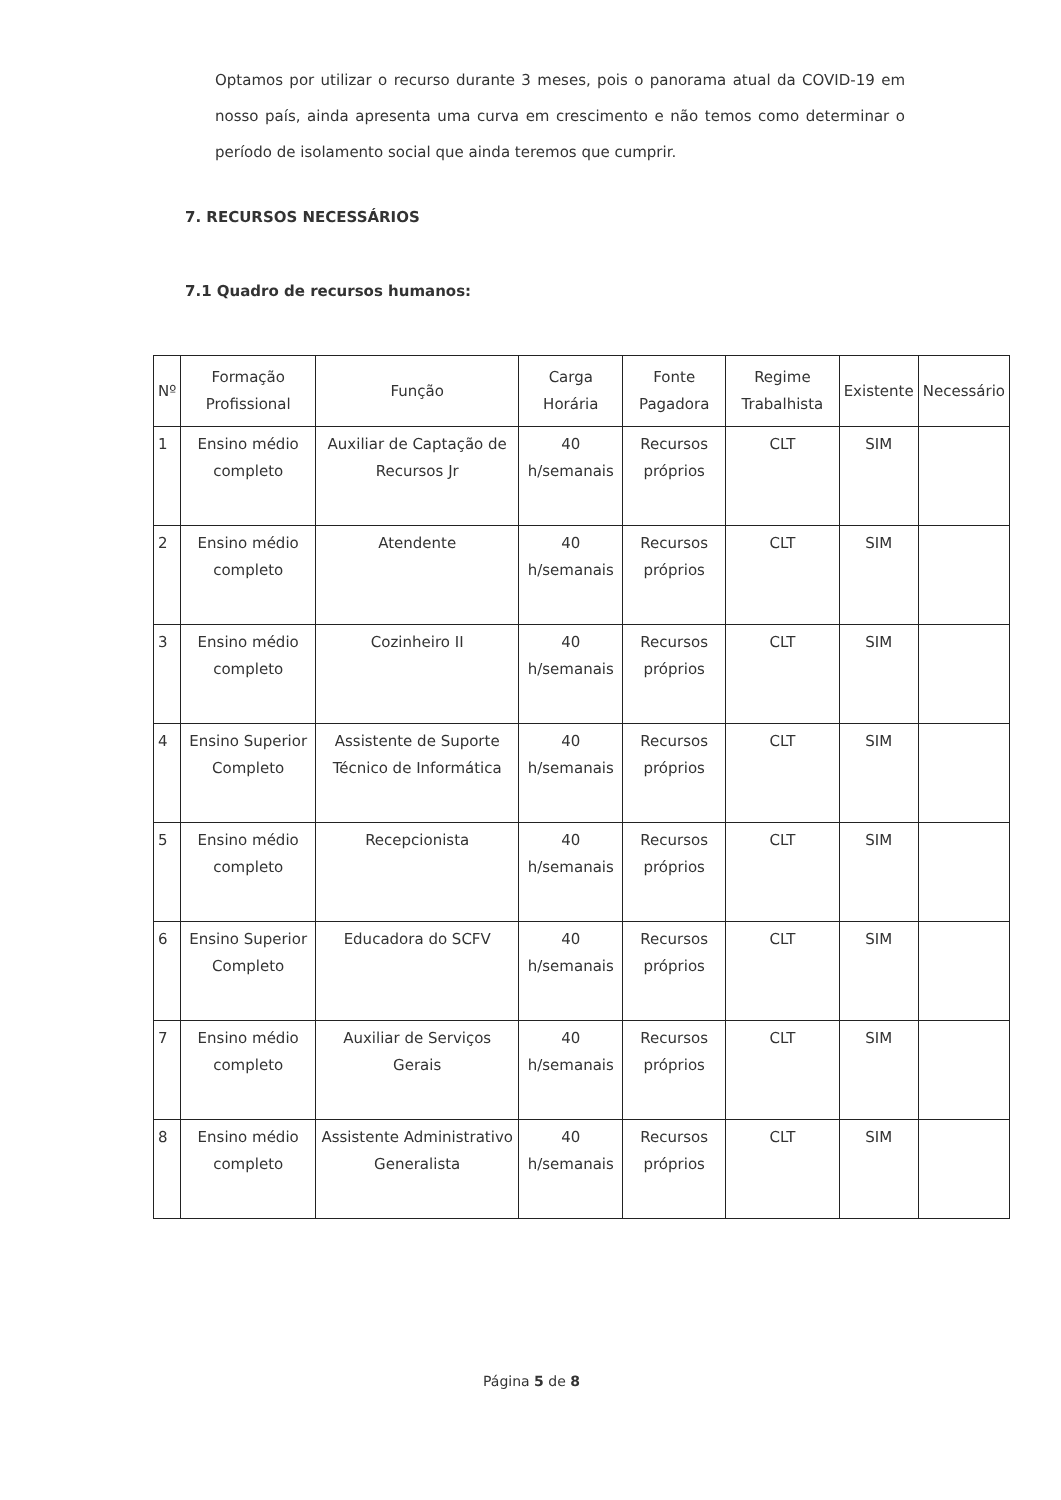Optamos por utilizar o recurso durante 3 meses, pois o panorama atual da COVID-19 em nosso país, ainda apresenta uma curva em crescimento e não temos como determinar o período de isolamento social que ainda teremos que cumprir.
7. RECURSOS NECESSÁRIOS
7.1 Quadro de recursos humanos:
| Nº | Formação Profissional | Função | Carga Horária | Fonte Pagadora | Regime Trabalhista | Existente | Necessário |
| --- | --- | --- | --- | --- | --- | --- | --- |
| 1 | Ensino médio completo | Auxiliar de Captação de Recursos Jr | 40 h/semanais | Recursos próprios | CLT | SIM | |
| 2 | Ensino médio completo | Atendente | 40 h/semanais | Recursos próprios | CLT | SIM | |
| 3 | Ensino médio completo | Cozinheiro II | 40 h/semanais | Recursos próprios | CLT | SIM | |
| 4 | Ensino Superior Completo | Assistente de Suporte Técnico de Informática | 40 h/semanais | Recursos próprios | CLT | SIM | |
| 5 | Ensino médio completo | Recepcionista | 40 h/semanais | Recursos próprios | CLT | SIM | |
| 6 | Ensino Superior Completo | Educadora do SCFV | 40 h/semanais | Recursos próprios | CLT | SIM | |
| 7 | Ensino médio completo | Auxiliar de Serviços Gerais | 40 h/semanais | Recursos próprios | CLT | SIM | |
| 8 | Ensino médio completo | Assistente Administrativo Generalista | 40 h/semanais | Recursos próprios | CLT | SIM | |
Página 5 de 8